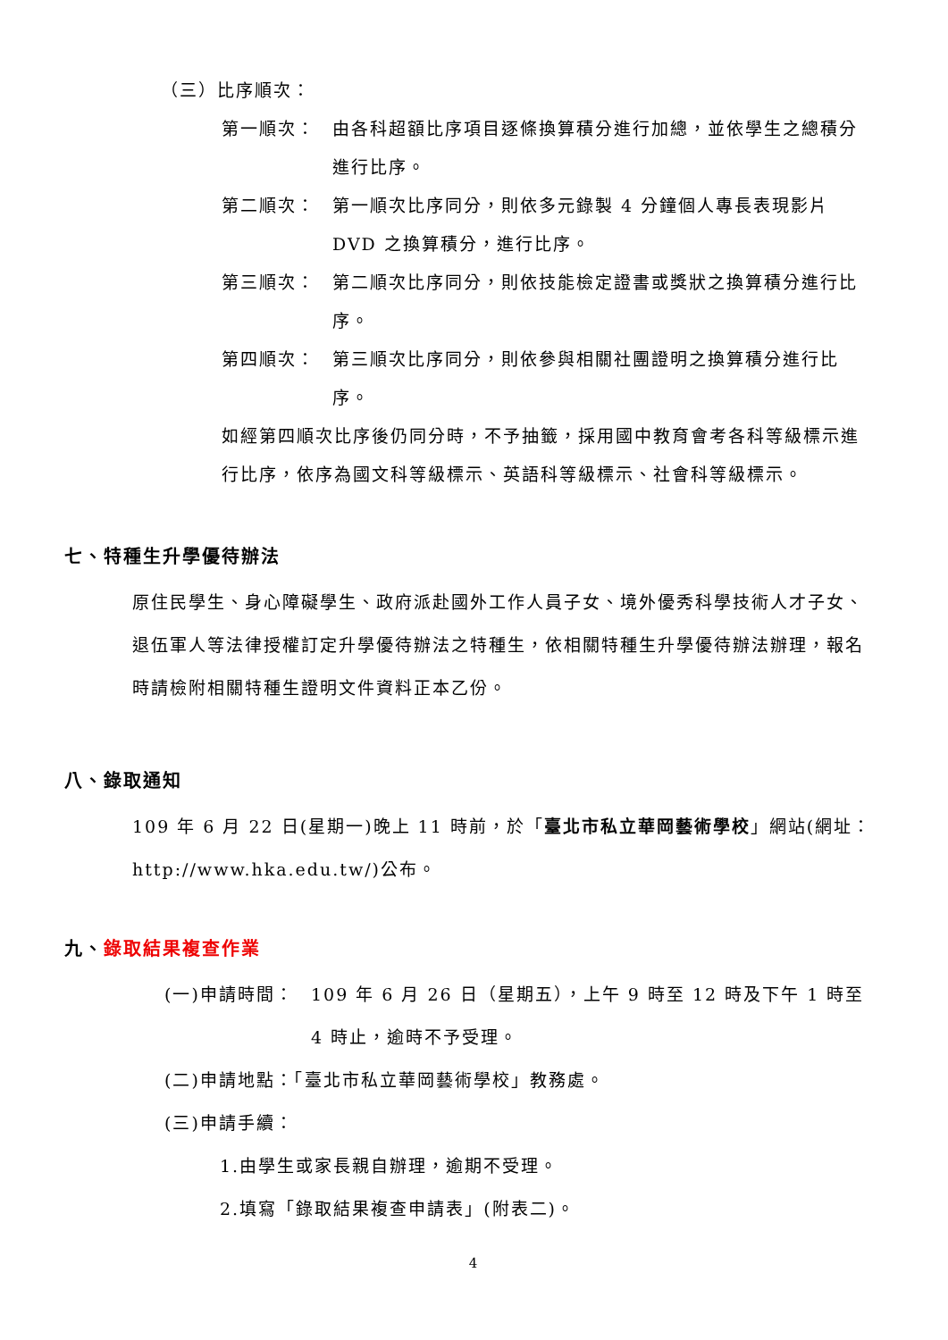（三）比序順次：
第一順次： 由各科超額比序項目逐條換算積分進行加總，並依學生之總積分進行比序。
第二順次： 第一順次比序同分，則依多元錄製 4 分鐘個人專長表現影片 DVD 之換算積分，進行比序。
第三順次： 第二順次比序同分，則依技能檢定證書或獎狀之換算積分進行比序。
第四順次： 第三順次比序同分，則依參與相關社團證明之換算積分進行比序。
如經第四順次比序後仍同分時，不予抽籤，採用國中教育會考各科等級標示進行比序，依序為國文科等級標示、英語科等級標示、社會科等級標示。
七、特種生升學優待辦法
原住民學生、身心障礙學生、政府派赴國外工作人員子女、境外優秀科學技術人才子女、退伍軍人等法律授權訂定升學優待辦法之特種生，依相關特種生升學優待辦法辦理，報名時請檢附相關特種生證明文件資料正本乙份。
八、錄取通知
109 年 6 月 22 日(星期一)晚上 11 時前，於「臺北市私立華岡藝術學校」網站(網址：http://www.hka.edu.tw/)公布。
九、錄取結果複查作業
(一)申請時間： 109 年 6 月 26 日（星期五），上午 9 時至 12 時及下午 1 時至 4 時止，逾時不予受理。
(二)申請地點：「臺北市私立華岡藝術學校」教務處。
(三)申請手續：
1.由學生或家長親自辦理，逾期不受理。
2.填寫「錄取結果複查申請表」(附表二)。
4